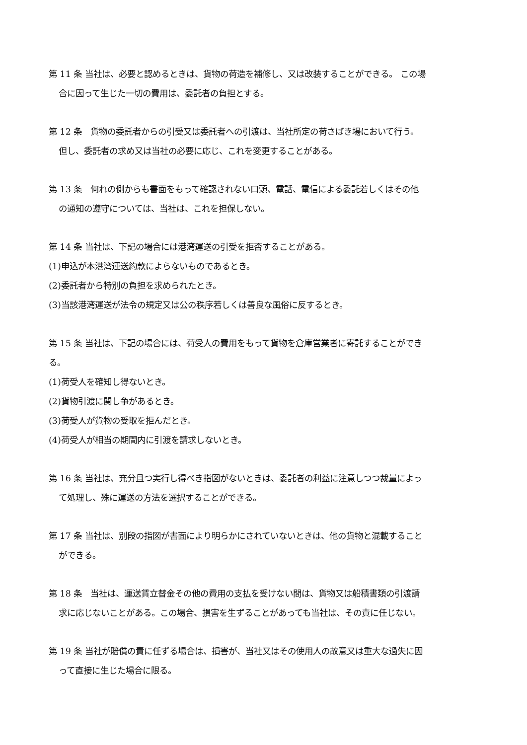第 11 条 当社は、必要と認めるときは、貨物の荷造を補修し、又は改装することができる。 この場
合に因って生じた一切の費用は、委託者の負担とする。
第 12 条　貨物の委託者からの引受又は委託者への引渡は、当社所定の荷さばき場において行う。
但し、委託者の求め又は当社の必要に応じ、これを変更することがある。
第 13 条　何れの側からも書面をもって確認されない口頭、電話、電信による委託若しくはその他
の通知の遵守については、当社は、これを担保しない。
第 14 条 当社は、下記の場合には港湾運送の引受を拒否することがある。
(1)申込が本港湾運送約款によらないものであるとき。
(2)委託者から特別の負担を求められたとき。
(3)当該港湾運送が法令の規定又は公の秩序若しくは善良な風俗に反するとき。
第 15 条 当社は、下記の場合には、荷受人の費用をもって貨物を倉庫営業者に寄託することができ
る。
(1)荷受人を確知し得ないとき。
(2)貨物引渡に関し争があるとき。
(3)荷受人が貨物の受取を拒んだとき。
(4)荷受人が相当の期間内に引渡を請求しないとき。
第 16 条 当社は、充分且つ実行し得べき指図がないときは、委託者の利益に注意しつつ裁量によっ
て処理し、殊に運送の方法を選択することができる。
第 17 条 当社は、別段の指図が書面により明らかにされていないときは、他の貨物と混載すること
ができる。
第 18 条　当社は、運送賃立替金その他の費用の支払を受けない間は、貨物又は船積書類の引渡請
求に応じないことがある。この場合、損害を生ずることがあっても当社は、その責に任じない。
第 19 条 当社が賠償の責に任ずる場合は、損害が、当社又はその使用人の故意又は重大な過失に因
って直接に生じた場合に限る。